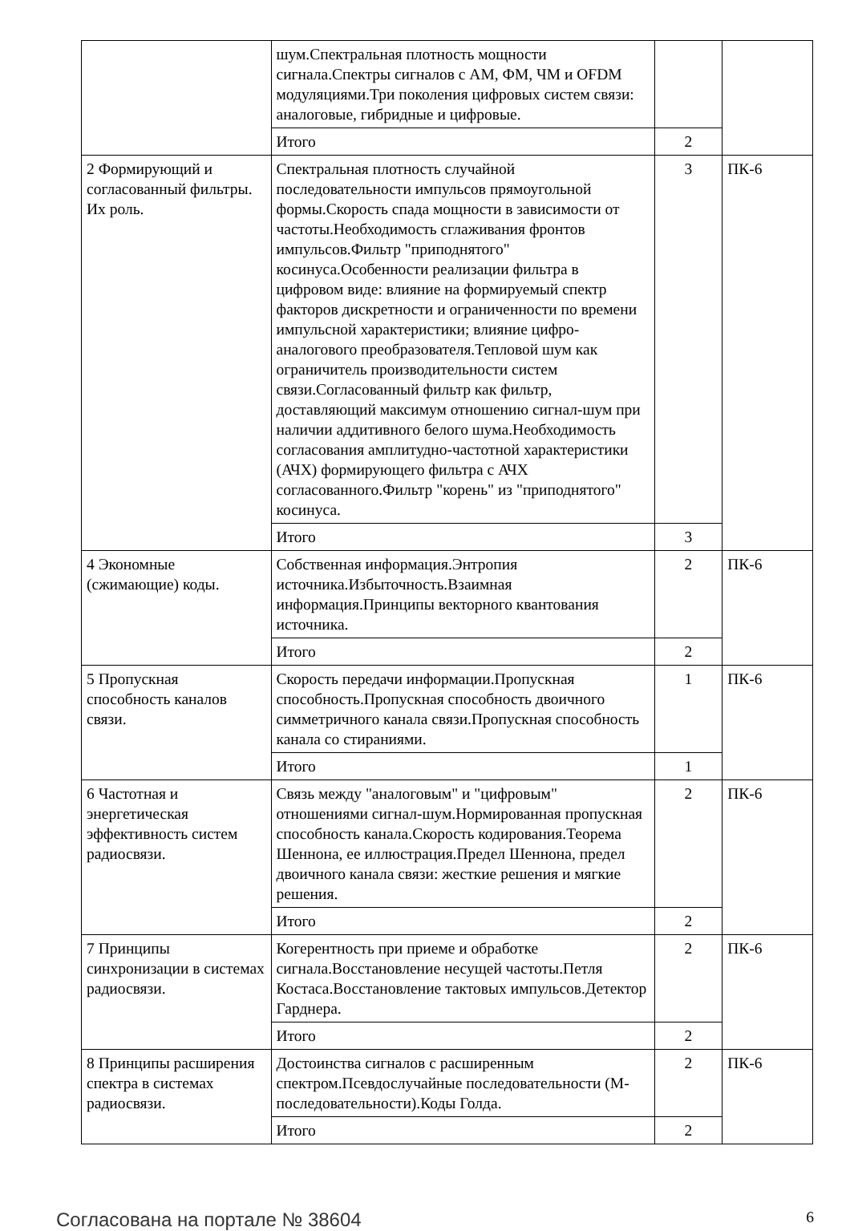| | шум.Спектральная плотность мощности сигнала.Спектры сигналов с АМ, ФМ, ЧМ и OFDM модуляциями.Три поколения цифровых систем связи: аналоговые, гибридные и цифровые. | | |
| | Итого | 2 | |
| 2 Формирующий и согласованный фильтры. Их роль. | Спектральная плотность случайной последовательности импульсов прямоугольной формы.Скорость спада мощности в зависимости от частоты.Необходимость сглаживания фронтов импульсов.Фильтр "приподнятого" косинуса.Особенности реализации фильтра в цифровом виде: влияние на формируемый спектр факторов дискретности и ограниченности по времени импульсной характеристики; влияние цифро-аналогового преобразователя.Тепловой шум как ограничитель производительности систем связи.Согласованный фильтр как фильтр, доставляющий максимум отношению сигнал-шум при наличии аддитивного белого шума.Необходимость согласования амплитудно-частотной характеристики (АЧХ) формирующего фильтра с АЧХ согласованного.Фильтр "корень" из "приподнятого" косинуса. | 3 | ПК-6 |
| | Итого | 3 | |
| 4 Экономные (сжимающие) коды. | Собственная информация.Энтропия источника.Избыточность.Взаимная информация.Принципы векторного квантования источника. | 2 | ПК-6 |
| | Итого | 2 | |
| 5 Пропускная способность каналов связи. | Скорость передачи информации.Пропускная способность.Пропускная способность двоичного симметричного канала связи.Пропускная способность канала со стираниями. | 1 | ПК-6 |
| | Итого | 1 | |
| 6 Частотная и энергетическая эффективность систем радиосвязи. | Связь между "аналоговым" и "цифровым" отношениями сигнал-шум.Нормированная пропускная способность канала.Скорость кодирования.Теорема Шеннона, ее иллюстрация.Предел Шеннона, предел двоичного канала связи: жесткие решения и мягкие решения. | 2 | ПК-6 |
| | Итого | 2 | |
| 7 Принципы синхронизации в системах радиосвязи. | Когерентность при приеме и обработке сигнала.Восстановление несущей частоты.Петля Костаса.Восстановление тактовых импульсов.Детектор Гарднера. | 2 | ПК-6 |
| | Итого | 2 | |
| 8 Принципы расширения спектра в системах радиосвязи. | Достоинства сигналов с расширенным спектром.Псевдослучайные последовательности (М-последовательности).Коды Голда. | 2 | ПК-6 |
| | Итого | 2 | |
Согласована на портале № 38604 6